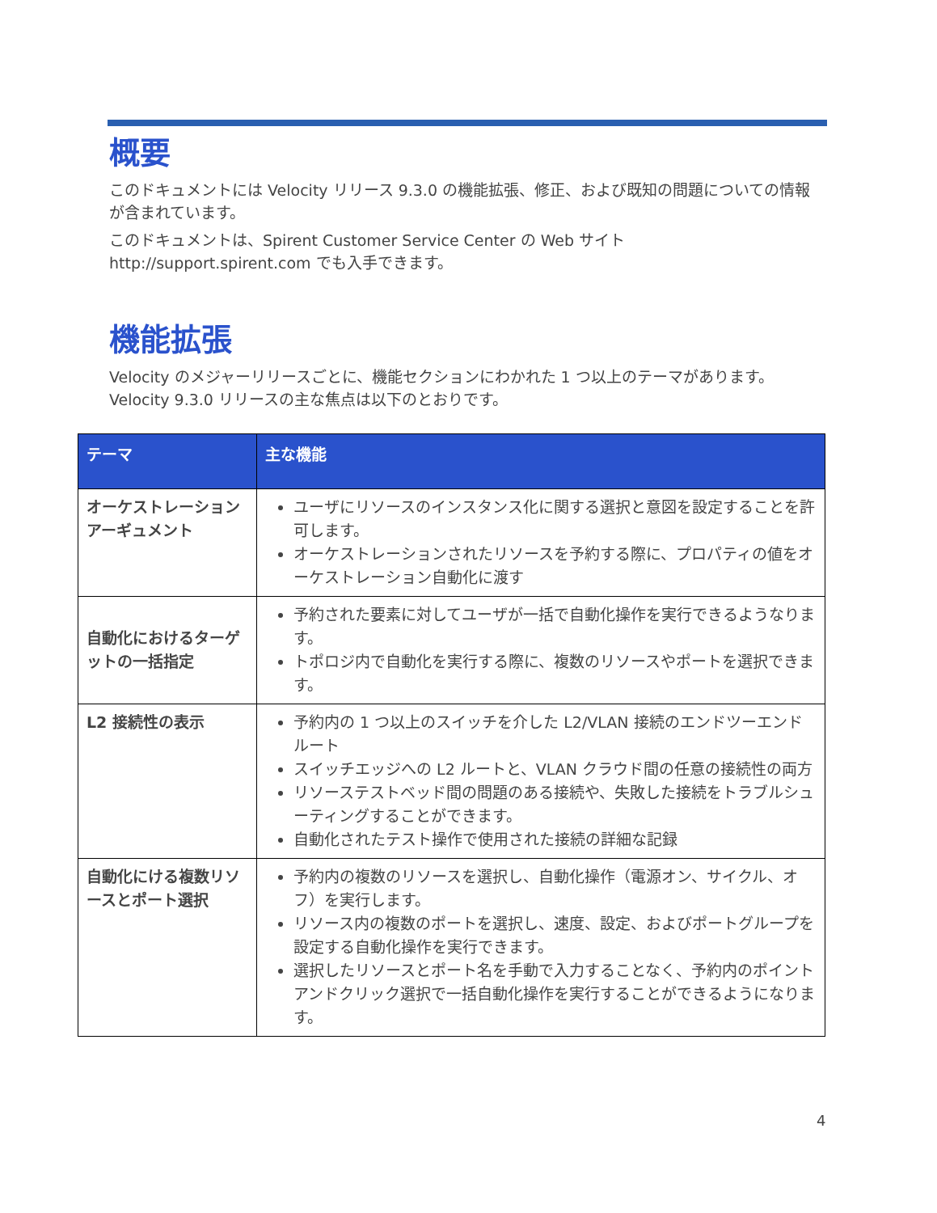概要
このドキュメントには Velocity リリース 9.3.0 の機能拡張、修正、および既知の問題についての情報が含まれています。
このドキュメントは、Spirent Customer Service Center の Web サイト http://support.spirent.com でも入手できます。
機能拡張
Velocity のメジャーリリースごとに、機能セクションにわかれた 1 つ以上のテーマがあります。Velocity 9.3.0 リリースの主な焦点は以下のとおりです。
| テーマ | 主な機能 |
| --- | --- |
| オーケストレーションアーギュメント | ユーザにリソースのインスタンス化に関する選択と意図を設定することを許可します。 オーケストレーションされたリソースを予約する際に、プロパティの値をオーケストレーション自動化に渡す |
| 自動化におけるターゲットの一括指定 | 予約された要素に対してユーザが一括で自動化操作を実行できるようなります。 トポロジ内で自動化を実行する際に、複数のリソースやポートを選択できます。 |
| L2 接続性の表示 | 予約内の 1 つ以上のスイッチを介した L2/VLAN 接続のエンドツーエンドルート スイッチエッジへの L2 ルートと、VLAN クラウド間の任意の接続性の両方 リソーステストベッド間の問題のある接続や、失敗した接続をトラブルシューティングすることができます。 自動化されたテスト操作で使用された接続の詳細な記録 |
| 自動化にける複数リソースとポート選択 | 予約内の複数のリソースを選択し、自動化操作（電源オン、サイクル、オフ）を実行します。 リソース内の複数のポートを選択し、速度、設定、およびポートグループを設定する自動化操作を実行できます。 選択したリソースとポート名を手動で入力することなく、予約内のポイントアンドクリック選択で一括自動化操作を実行することができるようになります。 |
4